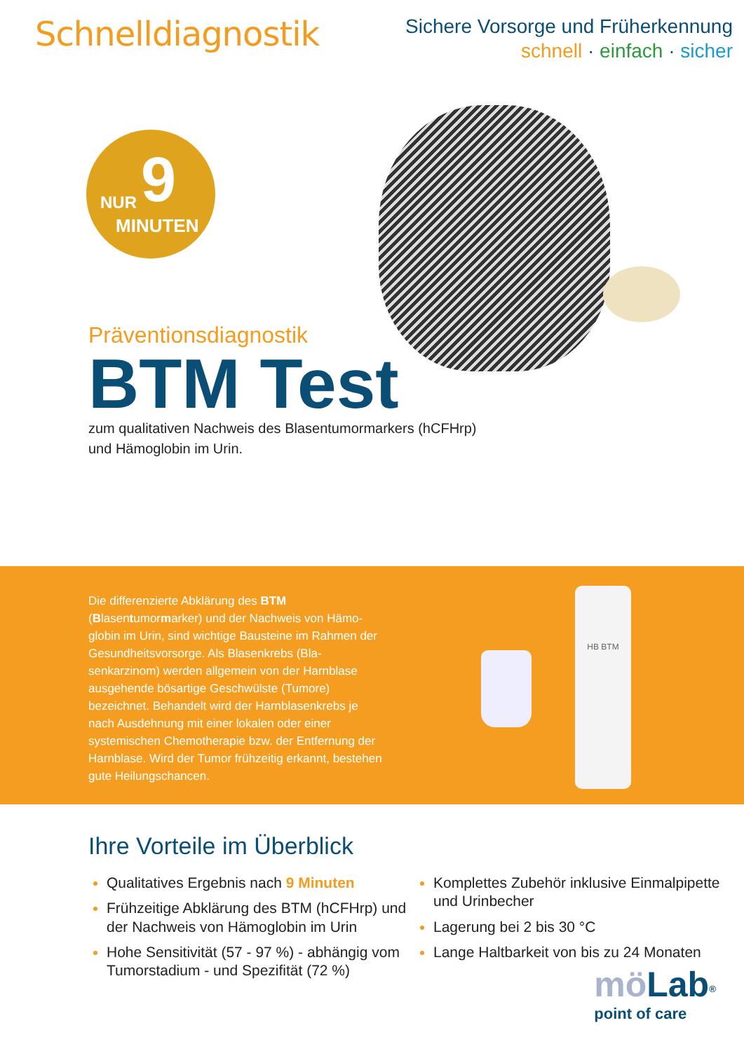Schnelldiagnostik
Sichere Vorsorge und Früherkennung
schnell · einfach · sicher
NUR 9
MINUTEN
Präventionsdiagnostik
BTM Test
zum qualitativen Nachweis des Blasentumormarkers (hCFHrp)
und Hämoglobin im Urin.
Die differenzierte Abklärung des BTM (Blasentumormarker) und der Nachweis von Hämo­globin im Urin, sind wichtige Bausteine im Rahmen der Gesundheitsvorsorge. Als Blasenkrebs (Bla­senkarzinom) werden allgemein von der Harnbla­se ausgehende bösartige Geschwülste (Tumore) bezeichnet. Behandelt wird der Harnblasenkrebs je nach Ausdehnung mit einer lokalen oder einer systemischen Chemotherapie bzw. der Entfernung der Harnblase. Wird der Tumor frühzeitig erkannt, bestehen gute Heilungschancen.
HB BTM
Ihre Vorteile im Überblick
Qualitatives Ergebnis nach 9 Minuten
Frühzeitige Abklärung des BTM (hCFHrp) und der Nachweis von Hämoglobin im Urin
Hohe Sensitivität (57 - 97 %) - abhängig vom Tumorstadium - und Spezifität (72 %)
Komplettes Zubehör inklusive Einmalpipette und Urinbecher
Lagerung bei 2 bis 30 °C
Lange Haltbarkeit von bis zu 24 Monaten
mö Lab<sup>®</sup>
point of care